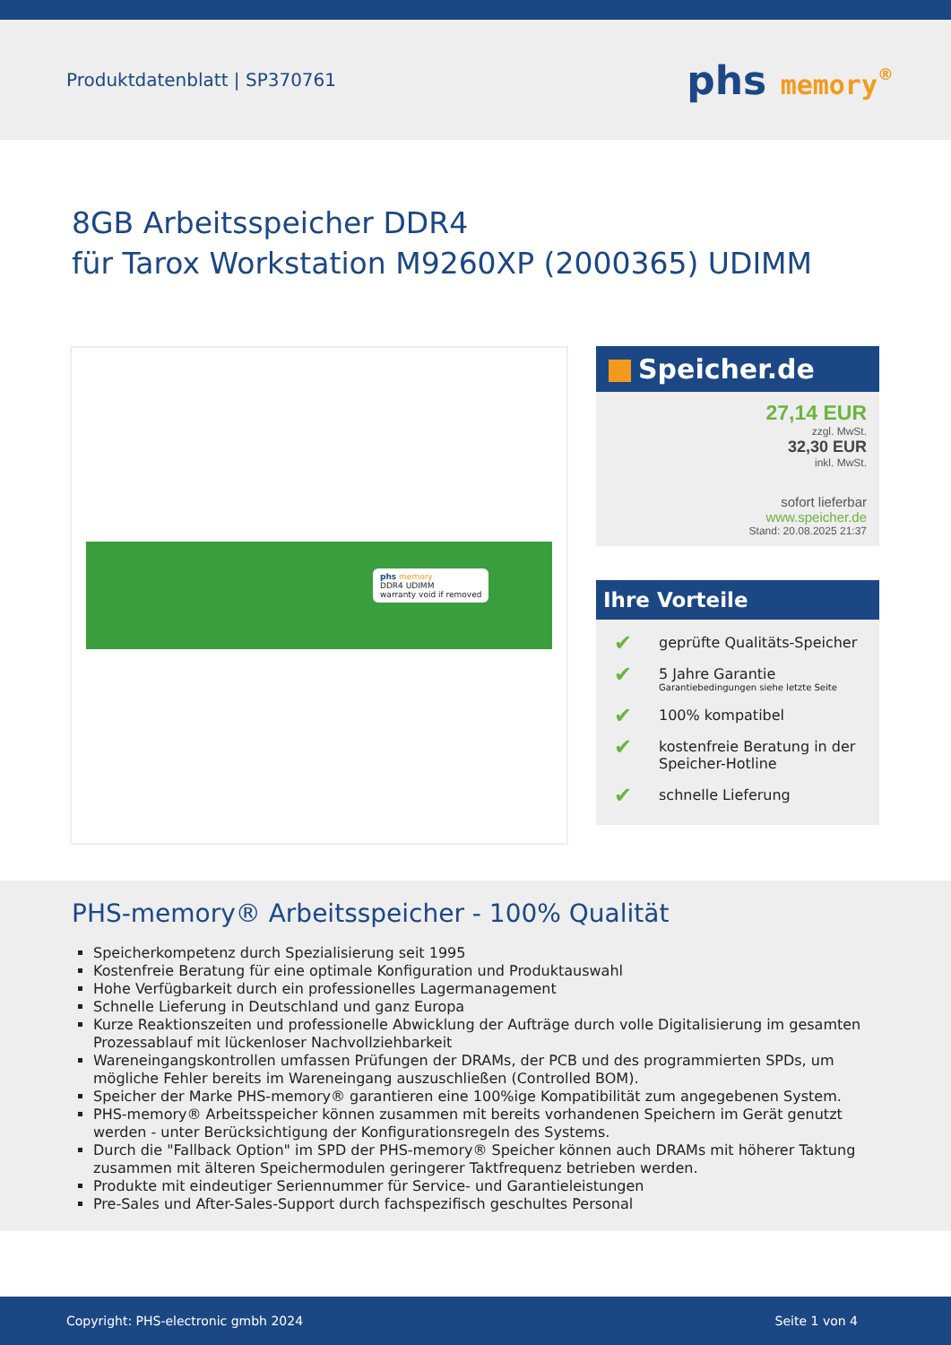Produktdatenblatt | SP370761
phs memory<sup>®</sup>
8GB Arbeitsspeicher DDR4
für Tarox Workstation M9260XP (2000365) UDIMM
phs memory
DDR4 UDIMM
warranty void if removed
Speicher.de
27,14 EUR
zzgl. MwSt.
32,30 EUR
inkl. MwSt.
sofort lieferbar
www.speicher.de
Stand: 20.08.2025 21:37
Ihre Vorteile
✔ geprüfte Qualitäts-Speicher
✔ 5 Jahre Garantie
Garantiebedingungen siehe letzte Seite
✔ 100% kompatibel
✔ kostenfreie Beratung in der Speicher-Hotline
✔ schnelle Lieferung
PHS-memory® Arbeitsspeicher - 100% Qualität
Speicherkompetenz durch Spezialisierung seit 1995
Kostenfreie Beratung für eine optimale Konfiguration und Produktauswahl
Hohe Verfügbarkeit durch ein professionelles Lagermanagement
Schnelle Lieferung in Deutschland und ganz Europa
Kurze Reaktionszeiten und professionelle Abwicklung der Aufträge durch volle Digitalisierung im gesamten Prozessablauf mit lückenloser Nachvollziehbarkeit
Wareneingangskontrollen umfassen Prüfungen der DRAMs, der PCB und des programmierten SPDs, um mögliche Fehler bereits im Wareneingang auszuschließen (Controlled BOM).
Speicher der Marke PHS-memory® garantieren eine 100%ige Kompatibilität zum angegebenen System.
PHS-memory® Arbeitsspeicher können zusammen mit bereits vorhandenen Speichern im Gerät genutzt werden - unter Berücksichtigung der Konfigurationsregeln des Systems.
Durch die "Fallback Option" im SPD der PHS-memory® Speicher können auch DRAMs mit höherer Taktung zusammen mit älteren Speichermodulen geringerer Taktfrequenz betrieben werden.
Produkte mit eindeutiger Seriennummer für Service- und Garantieleistungen
Pre-Sales und After-Sales-Support durch fachspezifisch geschultes Personal
Copyright: PHS-electronic gmbh 2024 Seite 1 von 4